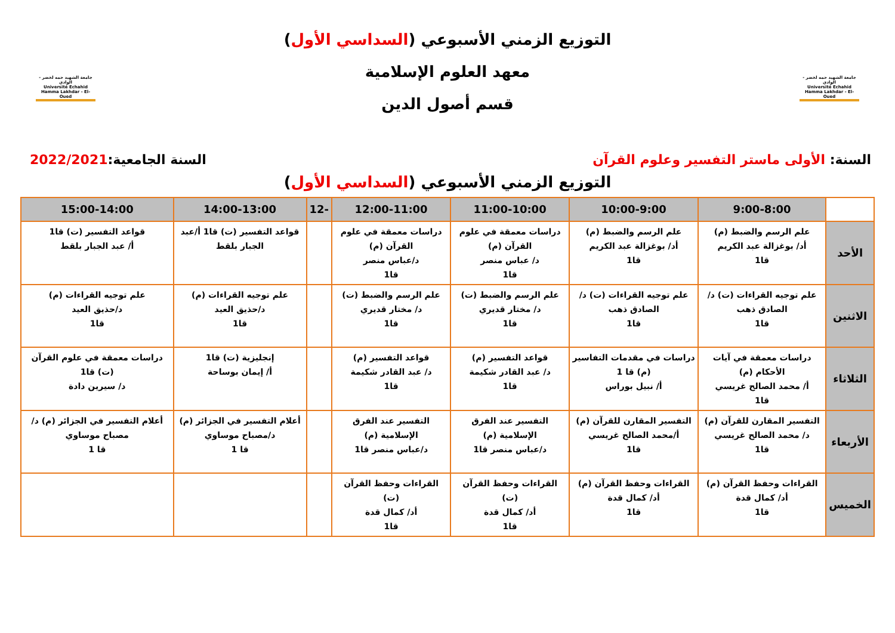جامعة الشهيد حمه لخضر - الوادي
Université Echahid Hamma Lakhdar - El-Oued
التوزيع الزمني الأسبوعي (السداسي الأول)
معهد العلوم الإسلامية
قسم أصول الدين
جامعة الشهيد حمه لخضر - الوادي
Université Echahid Hamma Lakhdar - El-Oued
السنة: الأولى ماستر التفسير وعلوم القرآن
السنة الجامعية:2022/2021
التوزيع الزمني الأسبوعي (السداسي الأول)
| | 9:00-8:00 | 10:00-9:00 | 11:00-10:00 | 12:00-11:00 | -12 | 14:00-13:00 | 15:00-14:00 |
| --- | --- | --- | --- | --- | --- | --- | --- |
| الأحد | علم الرسم والضبط (م) أد/ بوغزالة عبد الكريم قا1 | علم الرسم والضبط (م) أد/ بوغزالة عبد الكريم قا1 | دراسات معمقة في علوم القرآن (م) د/ عباس منصر قا1 | دراسات معمقة في علوم القرآن (م) د/عباس منصر قا1 | | قواعد التفسير (ت) قا1 أ/عبد الجبار بلقط | قواعد التفسير (ت) قا1 أ/ عبد الجبار بلقط |
| الاثنين | علم توجيه القراءات (ت) د/ الصادق ذهب قا1 | علم توجيه القراءات (ت) د/ الصادق ذهب قا1 | علم الرسم والضبط (ت) د/ مختار قديري قا1 | علم الرسم والضبط (ت) د/ مختار قديري قا1 | | علم توجيه القراءات (م) د/حذيق العيد قا1 | علم توجيه القراءات (م) د/حذيق العيد قا1 |
| الثلاثاء | دراسات معمقة في آيات الأحكام (م) أ/ محمد الصالح غريسي قا1 | دراسات في مقدمات التفاسير (م) قا 1 أ/ نبيل بوراس | قواعد التفسير (م) د/ عبد القادر شكيمة قا1 | قواعد التفسير (م) د/ عبد القادر شكيمة قا1 | | إنجليزية (ت) قا1 أ/ إيمان بوساحة | دراسات معمقة في علوم القرآن (ت) قا1 د/ سيرين دادة |
| الأربعاء | التفسير المقارن للقرآن (م) د/ محمد الصالح غريسي قا1 | التفسير المقارن للقرآن (م) أ/محمد الصالح غريسي قا1 | التفسير عند الفرق الإسلامية (م) د/عباس منصر قا1 | التفسير عند الفرق الإسلامية (م) د/عباس منصر قا1 | | أعلام التفسير في الجزائر (م) د/مصباح موساوي قا 1 | أعلام التفسير في الجزائر (م) د/ مصباح موساوي قا 1 |
| الخميس | القراءات وحفظ القرآن (م) أد/ كمال قدة قا1 | القراءات وحفظ القرآن (م) أد/ كمال قدة قا1 | القراءات وحفظ القرآن (ت) أد/ كمال قدة قا1 | القراءات وحفظ القرآن (ت) أد/ كمال قدة قا1 | | | |